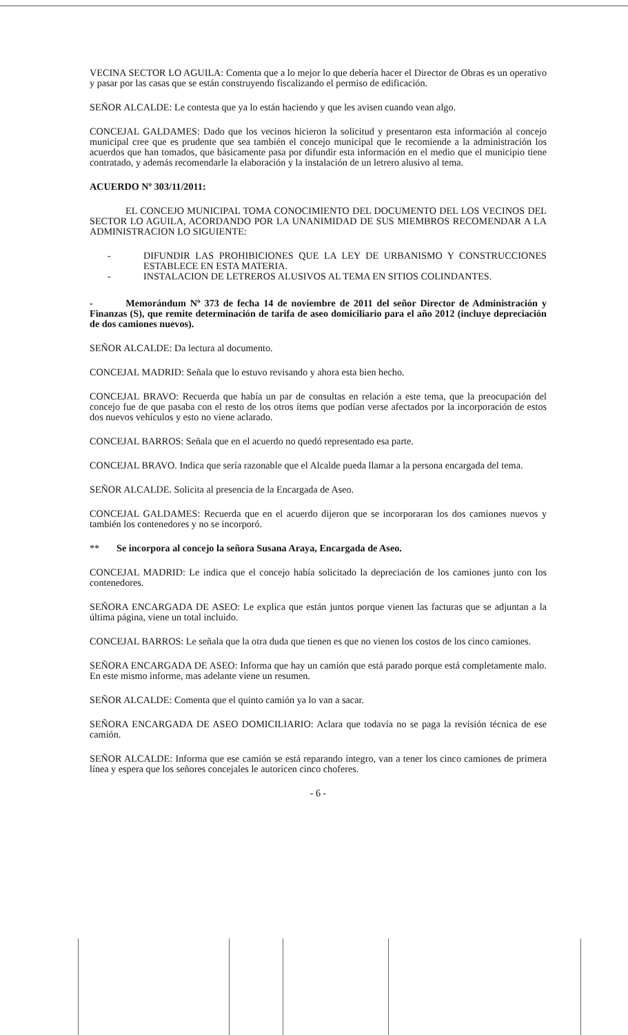VECINA SECTOR LO AGUILA: Comenta que a lo mejor lo que debería hacer el Director de Obras es un operativo y pasar por las casas que se están construyendo fiscalizando el permiso de edificación.
SEÑOR ALCALDE: Le contesta que ya lo están haciendo y que les avisen cuando vean algo.
CONCEJAL GALDAMES: Dado que los vecinos hicieron la solicitud y presentaron esta información al concejo municipal cree que es prudente que sea también el concejo municipal que le recomiende a la administración los acuerdos que han tomados, que básicamente pasa por difundir esta información en el medio que el municipio tiene contratado, y además recomendarle la elaboración y la instalación de un letrero alusivo al tema.
ACUERDO Nº 303/11/2011:
EL CONCEJO MUNICIPAL TOMA CONOCIMIENTO DEL DOCUMENTO DEL LOS VECINOS DEL SECTOR LO AGUILA, ACORDANDO POR LA UNANIMIDAD DE SUS MIEMBROS RECOMENDAR A LA ADMINISTRACION LO SIGUIENTE:
- DIFUNDIR LAS PROHIBICIONES QUE LA LEY DE URBANISMO Y CONSTRUCCIONES ESTABLECE EN ESTA MATERIA.
- INSTALACION DE LETREROS ALUSIVOS AL TEMA EN SITIOS COLINDANTES.
- Memorándum Nº 373 de fecha 14 de noviembre de 2011 del señor Director de Administración y Finanzas (S), que remite determinación de tarifa de aseo domiciliario para el año 2012 (incluye depreciación de dos camiones nuevos).
SEÑOR ALCALDE: Da lectura al documento.
CONCEJAL MADRID: Señala que lo estuvo revisando y ahora esta bien hecho.
CONCEJAL BRAVO: Recuerda que había un par de consultas en relación a este tema, que la preocupación del concejo fue de que pasaba con el resto de los otros ítems que podían verse afectados por la incorporación de estos dos nuevos vehículos y esto no viene aclarado.
CONCEJAL BARROS: Señala que en el acuerdo no quedó representado esa parte.
CONCEJAL BRAVO. Indica que sería razonable que el Alcalde pueda llamar a la persona encargada del tema.
SEÑOR ALCALDE. Solicita al presencia de la Encargada de Aseo.
CONCEJAL GALDAMES: Recuerda que en el acuerdo dijeron que se incorporaran los dos camiones nuevos y también los contenedores y no se incorporó.
** Se incorpora al concejo la señora Susana Araya, Encargada de Aseo.
CONCEJAL MADRID: Le indica que el concejo había solicitado la depreciación de los camiones junto con los contenedores.
SEÑORA ENCARGADA DE ASEO: Le explica que están juntos porque vienen las facturas que se adjuntan a la última página, viene un total incluido.
CONCEJAL BARROS: Le señala que la otra duda que tienen es que no vienen los costos de los cinco camiones.
SEÑORA ENCARGADA DE ASEO: Informa que hay un camión que está parado porque está completamente malo. En este mismo informe, mas adelante viene un resumen.
SEÑOR ALCALDE: Comenta que el quinto camión ya lo van a sacar.
SEÑORA ENCARGADA DE ASEO DOMICILIARIO: Aclara que todavía no se paga la revisión técnica de ese camión.
SEÑOR ALCALDE: Informa que ese camión se está reparando íntegro, van a tener los cinco camiones de primera línea y espera que los señores concejales le autoricen cinco choferes.
- 6 -